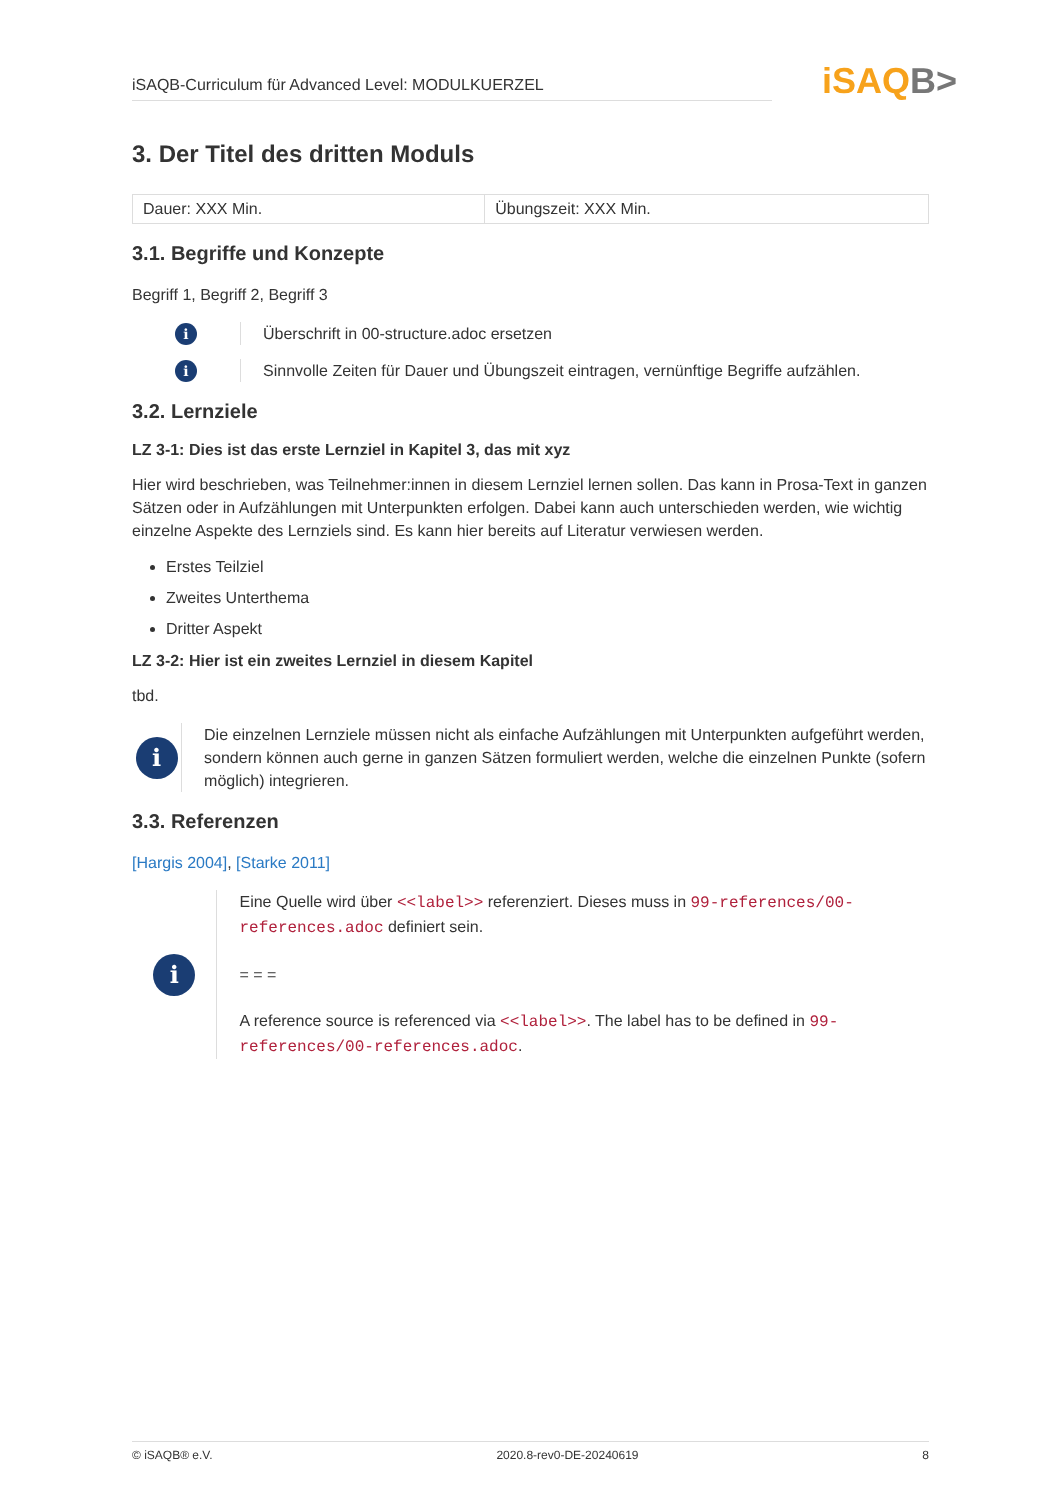iSAQB-Curriculum für Advanced Level: MODULKUERZEL
iSAQB>
3. Der Titel des dritten Moduls
| Dauer: XXX Min. | Übungszeit: XXX Min. |
3.1. Begriffe und Konzepte
Begriff 1, Begriff 2, Begriff 3
i
Überschrift in 00-structure.adoc ersetzen
i
Sinnvolle Zeiten für Dauer und Übungszeit eintragen, vernünftige Begriffe aufzählen.
3.2. Lernziele
LZ 3-1: Dies ist das erste Lernziel in Kapitel 3, das mit xyz
Hier wird beschrieben, was Teilnehmer:innen in diesem Lernziel lernen sollen. Das kann in Prosa-Text in ganzen Sätzen oder in Aufzählungen mit Unterpunkten erfolgen. Dabei kann auch unterschieden werden, wie wichtig einzelne Aspekte des Lernziels sind. Es kann hier bereits auf Literatur verwiesen werden.
Erstes Teilziel
Zweites Unterthema
Dritter Aspekt
LZ 3-2: Hier ist ein zweites Lernziel in diesem Kapitel
tbd.
i
Die einzelnen Lernziele müssen nicht als einfache Aufzählungen mit Unterpunkten aufgeführt werden, sondern können auch gerne in ganzen Sätzen formuliert werden, welche die einzelnen Punkte (sofern möglich) integrieren.
3.3. Referenzen
[Hargis 2004], [Starke 2011]
i
Eine Quelle wird über <<label>> referenziert. Dieses muss in 99-references/00-references.adoc definiert sein.
= = =
A reference source is referenced via <<label>>. The label has to be defined in 99-references/00-references.adoc.
© iSAQB® e.V. 2020.8-rev0-DE-20240619 8